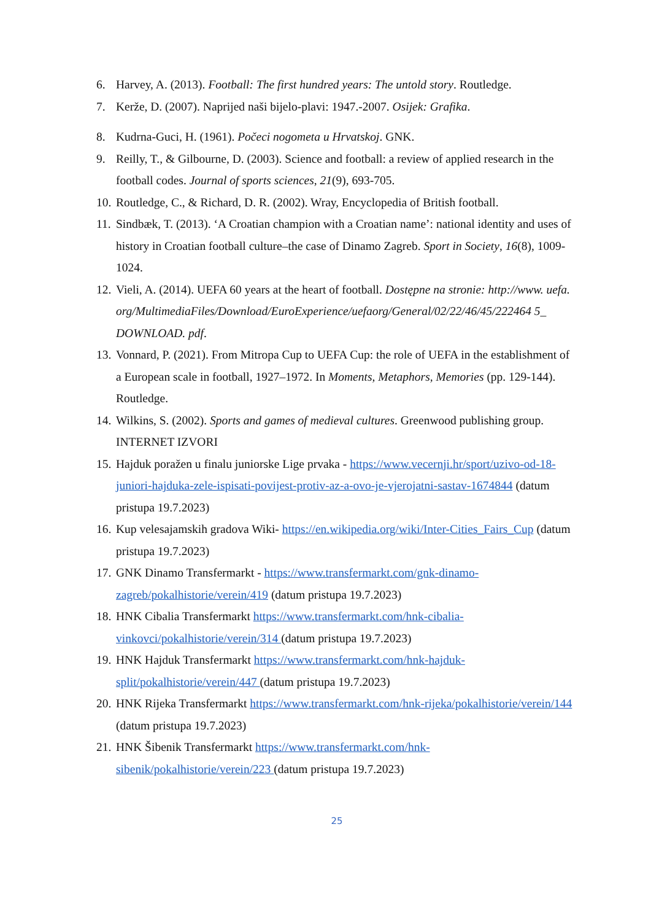6. Harvey, A. (2013). Football: The first hundred years: The untold story. Routledge.
7. Kerže, D. (2007). Naprijed naši bijelo-plavi: 1947.-2007. Osijek: Grafika.
8. Kudrna-Guci, H. (1961). Počeci nogometa u Hrvatskoj. GNK.
9. Reilly, T., & Gilbourne, D. (2003). Science and football: a review of applied research in the football codes. Journal of sports sciences, 21(9), 693-705.
10. Routledge, C., & Richard, D. R. (2002). Wray, Encyclopedia of British football.
11. Sindbæk, T. (2013). ‘A Croatian champion with a Croatian name’: national identity and uses of history in Croatian football culture–the case of Dinamo Zagreb. Sport in Society, 16(8), 1009-1024.
12. Vieli, A. (2014). UEFA 60 years at the heart of football. Dostępne na stronie: http://www. uefa. org/MultimediaFiles/Download/EuroExperience/uefaorg/General/02/22/46/45/222464 5_ DOWNLOAD. pdf.
13. Vonnard, P. (2021). From Mitropa Cup to UEFA Cup: the role of UEFA in the establishment of a European scale in football, 1927–1972. In Moments, Metaphors, Memories (pp. 129-144). Routledge.
14. Wilkins, S. (2002). Sports and games of medieval cultures. Greenwood publishing group.
INTERNET IZVORI
15. Hajduk poražen u finalu juniorske Lige prvaka - https://www.vecernji.hr/sport/uzivo-od-18-juniori-hajduka-zele-ispisati-povijest-protiv-az-a-ovo-je-vjerojatni-sastav-1674844 (datum pristupa 19.7.2023)
16. Kup velesajamskih gradova Wiki- https://en.wikipedia.org/wiki/Inter-Cities_Fairs_Cup (datum pristupa 19.7.2023)
17. GNK Dinamo Transfermarkt - https://www.transfermarkt.com/gnk-dinamo-zagreb/pokalhistorie/verein/419 (datum pristupa 19.7.2023)
18. HNK Cibalia Transfermarkt https://www.transfermarkt.com/hnk-cibalia-vinkovci/pokalhistorie/verein/314 (datum pristupa 19.7.2023)
19. HNK Hajduk Transfermarkt https://www.transfermarkt.com/hnk-hajduk-split/pokalhistorie/verein/447 (datum pristupa 19.7.2023)
20. HNK Rijeka Transfermarkt https://www.transfermarkt.com/hnk-rijeka/pokalhistorie/verein/144 (datum pristupa 19.7.2023)
21. HNK Šibenik Transfermarkt https://www.transfermarkt.com/hnk-sibenik/pokalhistorie/verein/223 (datum pristupa 19.7.2023)
25